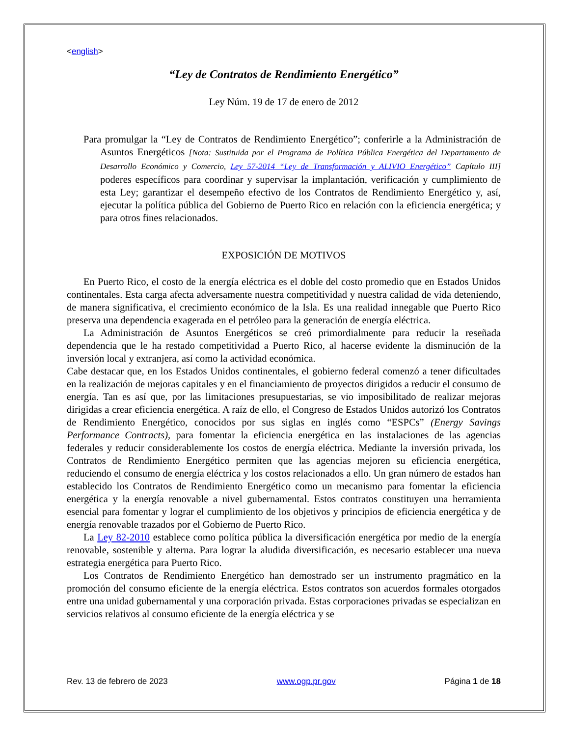<english>
“Ley de Contratos de Rendimiento Energético”
Ley Núm. 19 de 17 de enero de 2012
Para promulgar la “Ley de Contratos de Rendimiento Energético”; conferirle a la Administración de Asuntos Energéticos [Nota: Sustituida por el Programa de Política Pública Energética del Departamento de Desarrollo Económico y Comercio, Ley 57-2014 “Ley de Transformación y ALIVIO Energético” Capítulo III] poderes específicos para coordinar y supervisar la implantación, verificación y cumplimiento de esta Ley; garantizar el desempeño efectivo de los Contratos de Rendimiento Energético y, así, ejecutar la política pública del Gobierno de Puerto Rico en relación con la eficiencia energética; y para otros fines relacionados.
EXPOSICIÓN DE MOTIVOS
En Puerto Rico, el costo de la energía eléctrica es el doble del costo promedio que en Estados Unidos continentales. Esta carga afecta adversamente nuestra competitividad y nuestra calidad de vida deteniendo, de manera significativa, el crecimiento económico de la Isla. Es una realidad innegable que Puerto Rico preserva una dependencia exagerada en el petróleo para la generación de energía eléctrica.
La Administración de Asuntos Energéticos se creó primordialmente para reducir la reseñada dependencia que le ha restado competitividad a Puerto Rico, al hacerse evidente la disminución de la inversión local y extranjera, así como la actividad económica.
Cabe destacar que, en los Estados Unidos continentales, el gobierno federal comenzó a tener dificultades en la realización de mejoras capitales y en el financiamiento de proyectos dirigidos a reducir el consumo de energía. Tan es así que, por las limitaciones presupuestarias, se vio imposibilitado de realizar mejoras dirigidas a crear eficiencia energética. A raíz de ello, el Congreso de Estados Unidos autorizó los Contratos de Rendimiento Energético, conocidos por sus siglas en inglés como “ESPCs” (Energy Savings Performance Contracts), para fomentar la eficiencia energética en las instalaciones de las agencias federales y reducir considerablemente los costos de energía eléctrica. Mediante la inversión privada, los Contratos de Rendimiento Energético permiten que las agencias mejoren su eficiencia energética, reduciendo el consumo de energía eléctrica y los costos relacionados a ello. Un gran número de estados han establecido los Contratos de Rendimiento Energético como un mecanismo para fomentar la eficiencia energética y la energía renovable a nivel gubernamental. Estos contratos constituyen una herramienta esencial para fomentar y lograr el cumplimiento de los objetivos y principios de eficiencia energética y de energía renovable trazados por el Gobierno de Puerto Rico.
La Ley 82-2010 establece como política pública la diversificación energética por medio de la energía renovable, sostenible y alterna. Para lograr la aludida diversificación, es necesario establecer una nueva estrategia energética para Puerto Rico.
Los Contratos de Rendimiento Energético han demostrado ser un instrumento pragmático en la promoción del consumo eficiente de la energía eléctrica. Estos contratos son acuerdos formales otorgados entre una unidad gubernamental y una corporación privada. Estas corporaciones privadas se especializan en servicios relativos al consumo eficiente de la energía eléctrica y se
Rev. 13 de febrero de 2023 www.ogp.pr.gov Página 1 de 18